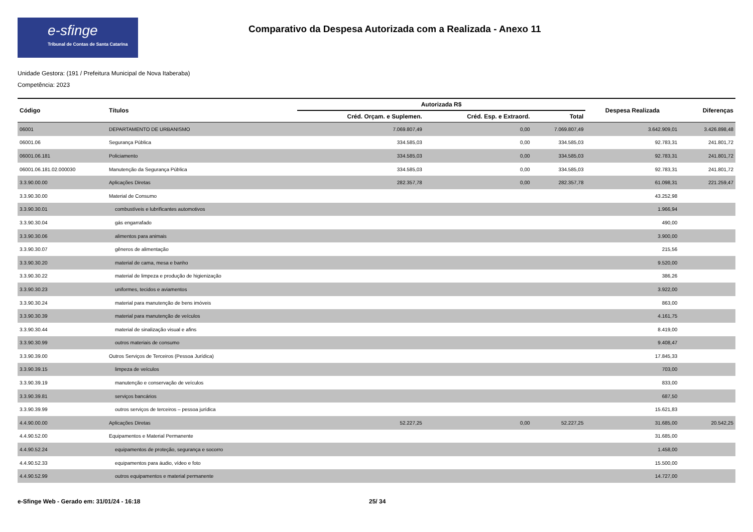e-sfinge
Tribunal de Contas de Santa Catarina
Comparativo da Despesa Autorizada com a Realizada - Anexo 11
Unidade Gestora: (191 / Prefeitura Municipal de Nova Itaberaba)
Competência: 2023
| Código | Títulos | Autorizada R$ | | | Despesa Realizada | Diferenças |
| --- | --- | --- | --- | --- | --- | --- |
| | | Créd. Orçam. e Suplemen. | Créd. Esp. e Extraord. | Total | | |
| 06001 | DEPARTAMENTO DE URBANISMO | 7.069.807,49 | 0,00 | 7.069.807,49 | 3.642.909,01 | 3.426.898,48 |
| 06001.06 | Segurança Pública | 334.585,03 | 0,00 | 334.585,03 | 92.783,31 | 241.801,72 |
| 06001.06.181 | Policiamento | 334.585,03 | 0,00 | 334.585,03 | 92.783,31 | 241.801,72 |
| 06001.06.181.02.000030 | Manutenção da Segurança Pública | 334.585,03 | 0,00 | 334.585,03 | 92.783,31 | 241.801,72 |
| 3.3.90.00.00 | Aplicações Diretas | 282.357,78 | 0,00 | 282.357,78 | 61.098,31 | 221.259,47 |
| 3.3.90.30.00 | Material de Consumo | | | | 43.252,98 | |
| 3.3.90.30.01 | combustíveis e lubrificantes automotivos | | | | 1.966,94 | |
| 3.3.90.30.04 | gás engarrafado | | | | 490,00 | |
| 3.3.90.30.06 | alimentos para animais | | | | 3.900,00 | |
| 3.3.90.30.07 | gêneros de alimentação | | | | 215,56 | |
| 3.3.90.30.20 | material de cama, mesa e banho | | | | 9.520,00 | |
| 3.3.90.30.22 | material de limpeza e produção de higienização | | | | 386,26 | |
| 3.3.90.30.23 | uniformes, tecidos e aviamentos | | | | 3.922,00 | |
| 3.3.90.30.24 | material para manutenção de bens imóveis | | | | 863,00 | |
| 3.3.90.30.39 | material para manutenção de veículos | | | | 4.161,75 | |
| 3.3.90.30.44 | material de sinalização visual e afins | | | | 8.419,00 | |
| 3.3.90.30.99 | outros materiais de consumo | | | | 9.408,47 | |
| 3.3.90.39.00 | Outros Serviços de Terceiros (Pessoa Jurídica) | | | | 17.845,33 | |
| 3.3.90.39.15 | limpeza de veículos | | | | 703,00 | |
| 3.3.90.39.19 | manutenção e conservação de veículos | | | | 833,00 | |
| 3.3.90.39.81 | serviços bancários | | | | 687,50 | |
| 3.3.90.39.99 | outros serviços de terceiros – pessoa jurídica | | | | 15.621,83 | |
| 4.4.90.00.00 | Aplicações Diretas | 52.227,25 | 0,00 | 52.227,25 | 31.685,00 | 20.542,25 |
| 4.4.90.52.00 | Equipamentos e Material Permanente | | | | 31.685,00 | |
| 4.4.90.52.24 | equipamentos de proteção, segurança e socorro | | | | 1.458,00 | |
| 4.4.90.52.33 | equipamentos para áudio, vídeo e foto | | | | 15.500,00 | |
| 4.4.90.52.99 | outros equipamentos e material permanente | | | | 14.727,00 | |
e-Sfinge Web - Gerado em: 31/01/24 - 16:18 25/ 34